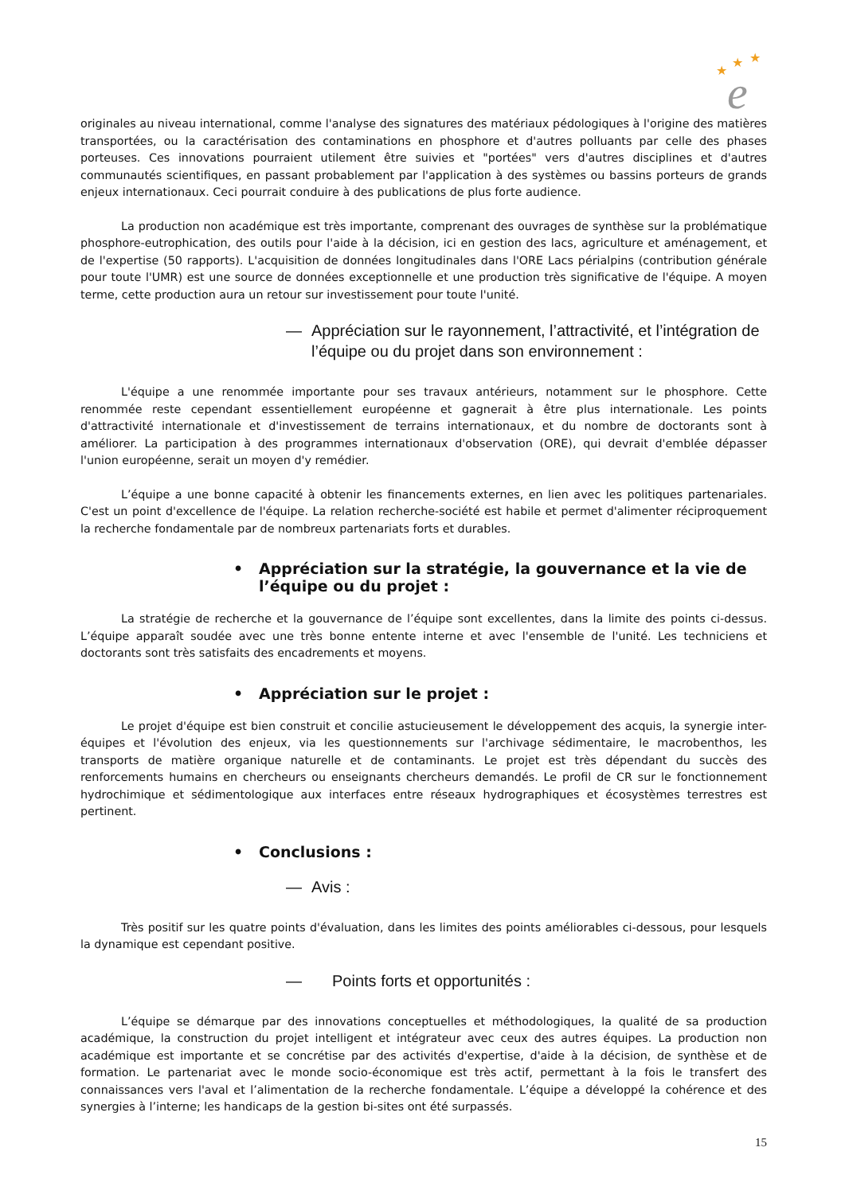★
★
★
e
originales au niveau international, comme l'analyse des signatures des matériaux pédologiques à l'origine des matières transportées, ou la caractérisation des contaminations en phosphore et d'autres polluants par celle des phases porteuses. Ces innovations pourraient utilement être suivies et "portées" vers d'autres disciplines et d'autres communautés scientifiques, en passant probablement par l'application à des systèmes ou bassins porteurs de grands enjeux internationaux. Ceci pourrait conduire à des publications de plus forte audience.
La production non académique est très importante, comprenant des ouvrages de synthèse sur la problématique phosphore-eutrophication, des outils pour l'aide à la décision, ici en gestion des lacs, agriculture et aménagement, et de l'expertise (50 rapports). L'acquisition de données longitudinales dans l'ORE Lacs périalpins (contribution générale pour toute l'UMR) est une source de données exceptionnelle et une production très significative de l'équipe. A moyen terme, cette production aura un retour sur investissement pour toute l'unité.
— Appréciation sur le rayonnement, l’attractivité, et l’intégration de l’équipe ou du projet dans son environnement :
L'équipe a une renommée importante pour ses travaux antérieurs, notamment sur le phosphore. Cette renommée reste cependant essentiellement européenne et gagnerait à être plus internationale. Les points d'attractivité internationale et d'investissement de terrains internationaux, et du nombre de doctorants sont à améliorer. La participation à des programmes internationaux d'observation (ORE), qui devrait d'emblée dépasser l'union européenne, serait un moyen d'y remédier.
L’équipe a une bonne capacité à obtenir les financements externes, en lien avec les politiques partenariales. C'est un point d'excellence de l'équipe. La relation recherche-société est habile et permet d'alimenter réciproquement la recherche fondamentale par de nombreux partenariats forts et durables.
• Appréciation sur la stratégie, la gouvernance et la vie de l’équipe ou du projet :
La stratégie de recherche et la gouvernance de l’équipe sont excellentes, dans la limite des points ci-dessus. L’équipe apparaît soudée avec une très bonne entente interne et avec l'ensemble de l'unité. Les techniciens et doctorants sont très satisfaits des encadrements et moyens.
• Appréciation sur le projet :
Le projet d'équipe est bien construit et concilie astucieusement le développement des acquis, la synergie inter-équipes et l'évolution des enjeux, via les questionnements sur l'archivage sédimentaire, le macrobenthos, les transports de matière organique naturelle et de contaminants. Le projet est très dépendant du succès des renforcements humains en chercheurs ou enseignants chercheurs demandés. Le profil de CR sur le fonctionnement hydrochimique et sédimentologique aux interfaces entre réseaux hydrographiques et écosystèmes terrestres est pertinent.
• Conclusions :
— Avis :
Très positif sur les quatre points d'évaluation, dans les limites des points améliorables ci-dessous, pour lesquels la dynamique est cependant positive.
— Points forts et opportunités :
L’équipe se démarque par des innovations conceptuelles et méthodologiques, la qualité de sa production académique, la construction du projet intelligent et intégrateur avec ceux des autres équipes. La production non académique est importante et se concrétise par des activités d'expertise, d'aide à la décision, de synthèse et de formation. Le partenariat avec le monde socio-économique est très actif, permettant à la fois le transfert des connaissances vers l'aval et l’alimentation de la recherche fondamentale. L’équipe a développé la cohérence et des synergies à l’interne; les handicaps de la gestion bi-sites ont été surpassés.
15